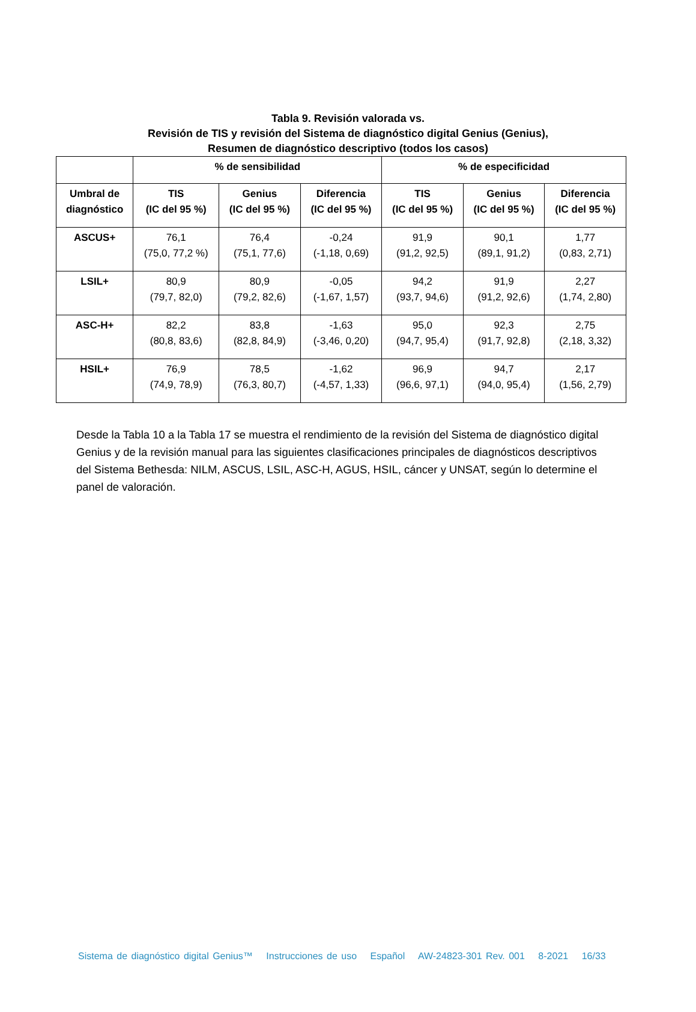Tabla 9. Revisión valorada vs.
Revisión de TIS y revisión del Sistema de diagnóstico digital Genius (Genius),
Resumen de diagnóstico descriptivo (todos los casos)
| | % de sensibilidad | | | % de especificidad | | |
| --- | --- | --- | --- | --- | --- | --- |
| Umbral de diagnóstico | TIS (IC del 95 %) | Genius (IC del 95 %) | Diferencia (IC del 95 %) | TIS (IC del 95 %) | Genius (IC del 95 %) | Diferencia (IC del 95 %) |
| ASCUS+ | 76,1 (75,0, 77,2 %) | 76,4 (75,1, 77,6) | -0,24 (-1,18, 0,69) | 91,9 (91,2, 92,5) | 90,1 (89,1, 91,2) | 1,77 (0,83, 2,71) |
| LSIL+ | 80,9 (79,7, 82,0) | 80,9 (79,2, 82,6) | -0,05 (-1,67, 1,57) | 94,2 (93,7, 94,6) | 91,9 (91,2, 92,6) | 2,27 (1,74, 2,80) |
| ASC-H+ | 82,2 (80,8, 83,6) | 83,8 (82,8, 84,9) | -1,63 (-3,46, 0,20) | 95,0 (94,7, 95,4) | 92,3 (91,7, 92,8) | 2,75 (2,18, 3,32) |
| HSIL+ | 76,9 (74,9, 78,9) | 78,5 (76,3, 80,7) | -1,62 (-4,57, 1,33) | 96,9 (96,6, 97,1) | 94,7 (94,0, 95,4) | 2,17 (1,56, 2,79) |
Desde la Tabla 10 a la Tabla 17 se muestra el rendimiento de la revisión del Sistema de diagnóstico digital Genius y de la revisión manual para las siguientes clasificaciones principales de diagnósticos descriptivos del Sistema Bethesda: NILM, ASCUS, LSIL, ASC-H, AGUS, HSIL, cáncer y UNSAT, según lo determine el panel de valoración.
Sistema de diagnóstico digital Genius™ Instrucciones de uso Español AW-24823-301 Rev. 001 8-2021 16/33